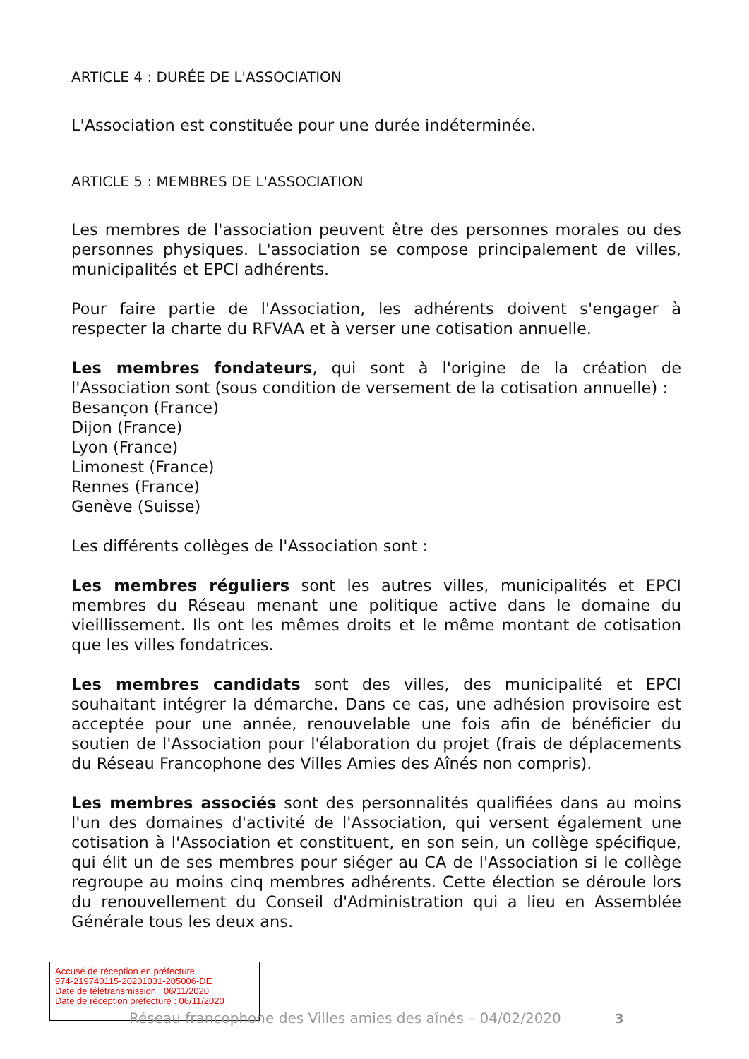ARTICLE 4 : DURÉE DE L'ASSOCIATION
L'Association est constituée pour une durée indéterminée.
ARTICLE 5 : MEMBRES DE L'ASSOCIATION
Les membres de l'association peuvent être des personnes morales ou des personnes physiques. L'association se compose principalement de villes, municipalités et EPCI adhérents.
Pour faire partie de l'Association, les adhérents doivent s'engager à respecter la charte du RFVAA et à verser une cotisation annuelle.
Les membres fondateurs, qui sont à l'origine de la création de l'Association sont (sous condition de versement de la cotisation annuelle) :
Besançon (France)
Dijon (France)
Lyon (France)
Limonest (France)
Rennes (France)
Genève (Suisse)
Les différents collèges de l'Association sont :
Les membres réguliers sont les autres villes, municipalités et EPCI membres du Réseau menant une politique active dans le domaine du vieillissement. Ils ont les mêmes droits et le même montant de cotisation que les villes fondatrices.
Les membres candidats sont des villes, des municipalité et EPCI souhaitant intégrer la démarche. Dans ce cas, une adhésion provisoire est acceptée pour une année, renouvelable une fois afin de bénéficier du soutien de l'Association pour l'élaboration du projet (frais de déplacements du Réseau Francophone des Villes Amies des Aînés non compris).
Les membres associés sont des personnalités qualifiées dans au moins l'un des domaines d'activité de l'Association, qui versent également une cotisation à l'Association et constituent, en son sein, un collège spécifique, qui élit un de ses membres pour siéger au CA de l'Association si le collège regroupe au moins cinq membres adhérents. Cette élection se déroule lors du renouvellement du Conseil d'Administration qui a lieu en Assemblée Générale tous les deux ans.
Accusé de réception en préfecture
974-219740115-20201031-205006-DE
Date de télétransmission : 06/11/2020
Date de réception préfecture : 06/11/2020
Réseau francophone des Villes amies des aînés – 04/02/2020
3